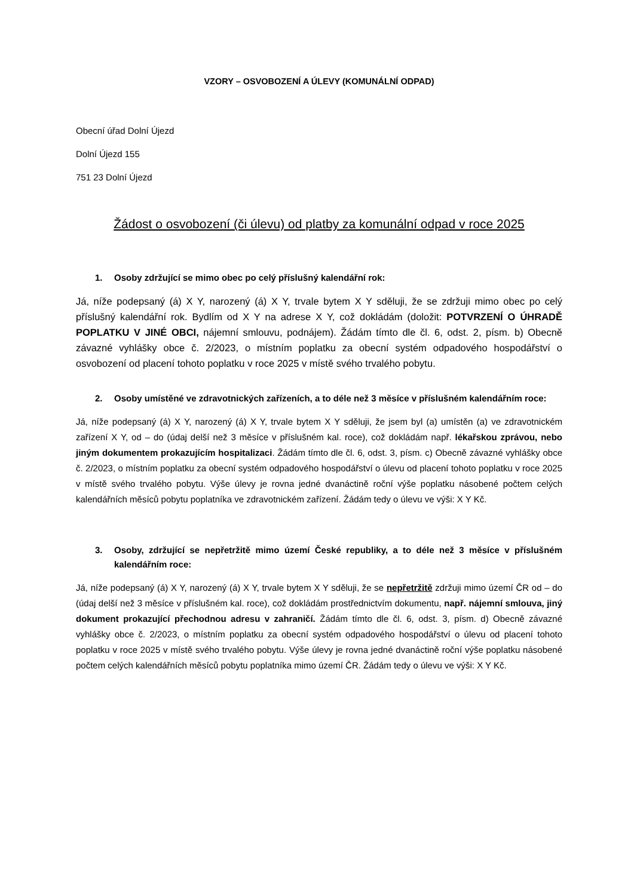VZORY – OSVOBOZENÍ A ÚLEVY (KOMUNÁLNÍ ODPAD)
Obecní úřad Dolní Újezd
Dolní Újezd 155
751 23 Dolní Újezd
Žádost o osvobození (či úlevu) od platby za komunální odpad v roce 2025
1. Osoby zdržující se mimo obec po celý příslušný kalendářní rok:
Já, níže podepsaný (á) X Y, narozený (á) X Y, trvale bytem X Y sděluji, že se zdržuji mimo obec po celý příslušný kalendářní rok. Bydlím od X Y na adrese X Y, což dokládám (doložit: POTVRZENÍ O ÚHRADĚ POPLATKU V JINÉ OBCI, nájemní smlouvu, podnájem). Žádám tímto dle čl. 6, odst. 2, písm. b) Obecně závazné vyhlášky obce č. 2/2023, o místním poplatku za obecní systém odpadového hospodářství o osvobození od placení tohoto poplatku v roce 2025 v místě svého trvalého pobytu.
2. Osoby umístěné ve zdravotnických zařízeních, a to déle než 3 měsíce v příslušném kalendářním roce:
Já, níže podepsaný (á) X Y, narozený (á) X Y, trvale bytem X Y sděluji, že jsem byl (a) umístěn (a) ve zdravotnickém zařízení X Y, od – do (údaj delší než 3 měsíce v příslušném kal. roce), což dokládám např. lékařskou zprávou, nebo jiným dokumentem prokazujícím hospitalizaci. Žádám tímto dle čl. 6, odst. 3, písm. c) Obecně závazné vyhlášky obce č. 2/2023, o místním poplatku za obecní systém odpadového hospodářství o úlevu od placení tohoto poplatku v roce 2025 v místě svého trvalého pobytu. Výše úlevy je rovna jedné dvanáctině roční výše poplatku násobené počtem celých kalendářních měsíců pobytu poplatníka ve zdravotnickém zařízení. Žádám tedy o úlevu ve výši: X Y Kč.
3. Osoby, zdržující se nepřetržitě mimo území České republiky, a to déle než 3 měsíce v příslušném kalendářním roce:
Já, níže podepsaný (á) X Y, narozený (á) X Y, trvale bytem X Y sděluji, že se nepřetržitě zdržuji mimo území ČR od – do (údaj delší než 3 měsíce v příslušném kal. roce), což dokládám prostřednictvím dokumentu, např. nájemní smlouva, jiný dokument prokazující přechodnou adresu v zahraničí. Žádám tímto dle čl. 6, odst. 3, písm. d) Obecně závazné vyhlášky obce č. 2/2023, o místním poplatku za obecní systém odpadového hospodářství o úlevu od placení tohoto poplatku v roce 2025 v místě svého trvalého pobytu. Výše úlevy je rovna jedné dvanáctině roční výše poplatku násobené počtem celých kalendářních měsíců pobytu poplatníka mimo území ČR. Žádám tedy o úlevu ve výši: X Y Kč.